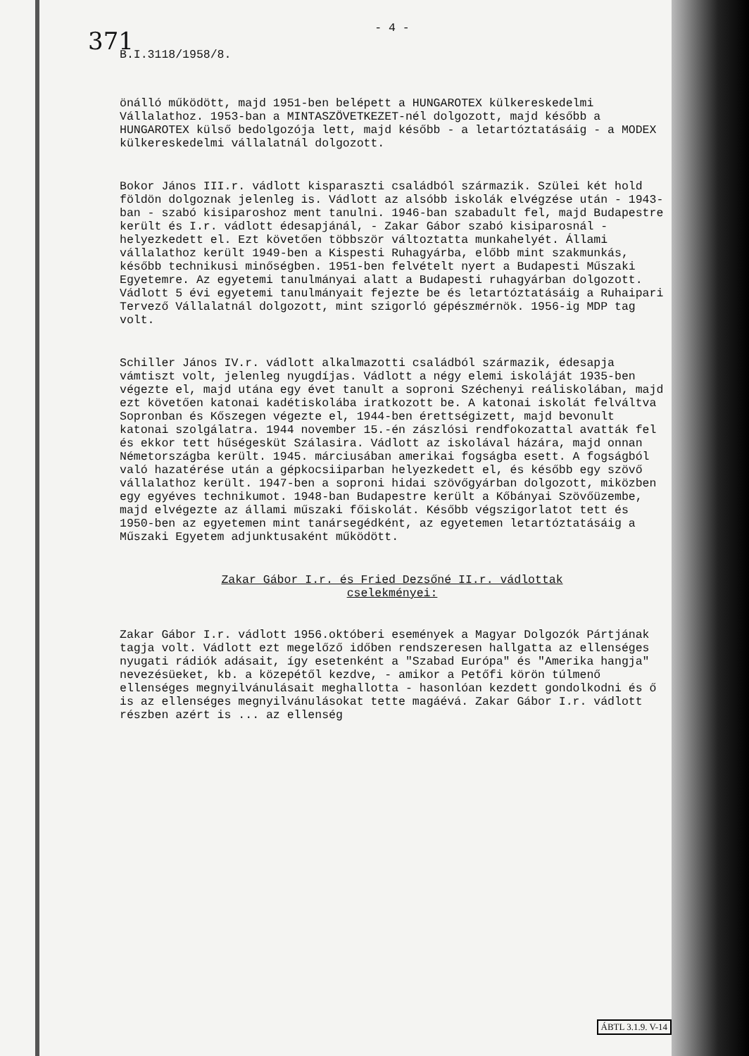- 4 -
371
B.I.3118/1958/8.
önálló működött, majd 1951-ben belépett a HUNGAROTEX külkereskedelmi Vállalathoz. 1953-ban a MINTASZÖVETKEZET-nél dolgozott, majd később a HUNGAROTEX külső bedolgozója lett, majd később - a letartóztatásáig - a MODEX külkereskedelmi vállalatnál dolgozott.
Bokor János III.r. vádlott kisparaszti családból származik. Szülei két hold földön dolgoznak jelenleg is. Vádlott az alsóbb iskolák elvégzése után - 1943-ban - szabó kisiparoshoz ment tanulni. 1946-ban szabadult fel, majd Budapestre került és I.r. vádlott édesapjánál, - Zakar Gábor szabó kisiparosnál - helyezkedett el. Ezt követően többször változtatta munkahelyét. Állami vállalathoz került 1949-ben a Kispesti Ruhagyárba, előbb mint szakmunkás, később technikusi minőségben. 1951-ben felvételt nyert a Budapesti Műszaki Egyetemre. Az egyetemi tanulmányai alatt a Budapesti ruhagyárban dolgozott. Vádlott 5 évi egyetemi tanulmányait fejezte be és letartóztatásáig a Ruhaipari Tervező Vállalatnál dolgozott, mint szigorló gépészmérnök. 1956-ig MDP tag volt.
Schiller János IV.r. vádlott alkalmazotti családból származik, édesapja vámtiszt volt, jelenleg nyugdíjas. Vádlott a négy elemi iskoláját 1935-ben végezte el, majd utána egy évet tanult a soproni Széchenyi reáliskolában, majd ezt követően katonai kadétiskolába iratkozott be. A katonai iskolát felváltva Sopronban és Kőszegen végezte el, 1944-ben érettségizett, majd bevonult katonai szolgálatra. 1944 november 15.-én zászlósi rendfokozattal avatták fel és ekkor tett hűségesküt Szálasira. Vádlott az iskolával házára, majd onnan Németországba került. 1945. márciusában amerikai fogságba esett. A fogságból való hazatérése után a gépkocsiiparban helyezkedett el, és később egy szövő vállalathoz került. 1947-ben a soproni hidai szövőgyárban dolgozott, miközben egy egyéves technikumot. 1948-ban Budapestre került a Kőbányai Szövőüzembe, majd elvégezte az állami műszaki főiskolát. Később végszigorlatot tett és 1950-ben az egyetemen mint tanársegédként, az egyetemen letartóztatásáig a Műszaki Egyetem adjunktusaként működött.
Zakar Gábor I.r. és Fried Dezsőné II.r. vádlottak
cselekményei:
Zakar Gábor I.r. vádlott 1956.októberi események a Magyar Dolgozók Pártjának tagja volt. Vádlott ezt megelőző időben rendszeresen hallgatta az ellenséges nyugati rádiók adásait, így esetenként a "Szabad Európa" és "Amerika hangja" nevezésüeket, kb. a közepétől kezdve, - amikor a Petőfi körön túlmenő ellenséges megnyilvánulásait meghallotta - hasonlóan kezdett gondolkodni és ő is az ellenséges megnyilvánulásokat tette magáévá. Zakar Gábor I.r. vádlott részben azért is ... az ellenség
ÁBTL 3.1.9. V-14